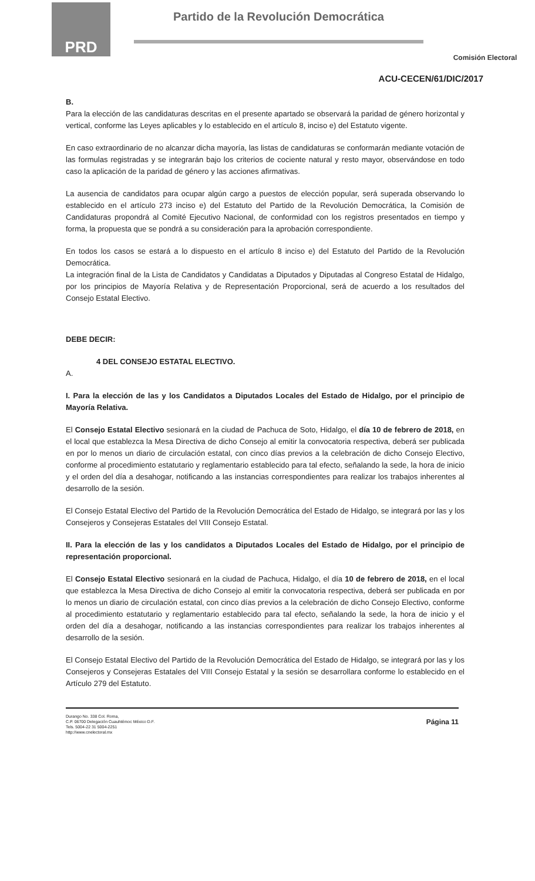PRD
Partido de la Revolución Democrática
Comisión Electoral
ACU-CECEN/61/DIC/2017
B.
Para la elección de las candidaturas descritas en el presente apartado se observará la paridad de género horizontal y vertical, conforme las Leyes aplicables y lo establecido en el artículo 8, inciso e) del Estatuto vigente.
En caso extraordinario de no alcanzar dicha mayoría, las listas de candidaturas se conformarán mediante votación de las formulas registradas y se integrarán bajo los criterios de cociente natural y resto mayor, observándose en todo caso la aplicación de la paridad de género y las acciones afirmativas.
La ausencia de candidatos para ocupar algún cargo a puestos de elección popular, será superada observando lo establecido en el artículo 273 inciso e) del Estatuto del Partido de la Revolución Democrática, la Comisión de Candidaturas propondrá al Comité Ejecutivo Nacional, de conformidad con los registros presentados en tiempo y forma, la propuesta que se pondrá a su consideración para la aprobación correspondiente.
En todos los casos se estará a lo dispuesto en el artículo 8 inciso e) del Estatuto del Partido de la Revolución Democrática.
La integración final de la Lista de Candidatos y Candidatas a Diputados y Diputadas al Congreso Estatal de Hidalgo, por los principios de Mayoría Relativa y de Representación Proporcional, será de acuerdo a los resultados del Consejo Estatal Electivo.
DEBE DECIR:
4 DEL CONSEJO ESTATAL ELECTIVO.
A.
I. Para la elección de las y los Candidatos a Diputados Locales del Estado de Hidalgo, por el principio de Mayoría Relativa.
El Consejo Estatal Electivo sesionará en la ciudad de Pachuca de Soto, Hidalgo, el día 10 de febrero de 2018, en el local que establezca la Mesa Directiva de dicho Consejo al emitir la convocatoria respectiva, deberá ser publicada en por lo menos un diario de circulación estatal, con cinco días previos a la celebración de dicho Consejo Electivo, conforme al procedimiento estatutario y reglamentario establecido para tal efecto, señalando la sede, la hora de inicio y el orden del día a desahogar, notificando a las instancias correspondientes para realizar los trabajos inherentes al desarrollo de la sesión.
El Consejo Estatal Electivo del Partido de la Revolución Democrática del Estado de Hidalgo, se integrará por las y los Consejeros y Consejeras Estatales del VIII Consejo Estatal.
II. Para la elección de las y los candidatos a Diputados Locales del Estado de Hidalgo, por el principio de representación proporcional.
El Consejo Estatal Electivo sesionará en la ciudad de Pachuca, Hidalgo, el día 10 de febrero de 2018, en el local que establezca la Mesa Directiva de dicho Consejo al emitir la convocatoria respectiva, deberá ser publicada en por lo menos un diario de circulación estatal, con cinco días previos a la celebración de dicho Consejo Electivo, conforme al procedimiento estatutario y reglamentario establecido para tal efecto, señalando la sede, la hora de inicio y el orden del día a desahogar, notificando a las instancias correspondientes para realizar los trabajos inherentes al desarrollo de la sesión.
El Consejo Estatal Electivo del Partido de la Revolución Democrática del Estado de Hidalgo, se integrará por las y los Consejeros y Consejeras Estatales del VIII Consejo Estatal y la sesión se desarrollara conforme lo establecido en el Artículo 279 del Estatuto.
Durango No. 338 Col. Roma,
C.P. 06700 Delegación Cuauhtémoc México D.F.
Tels. 5004-22 31 5004-2251
http://www.cnelectoral.mx
Página 11